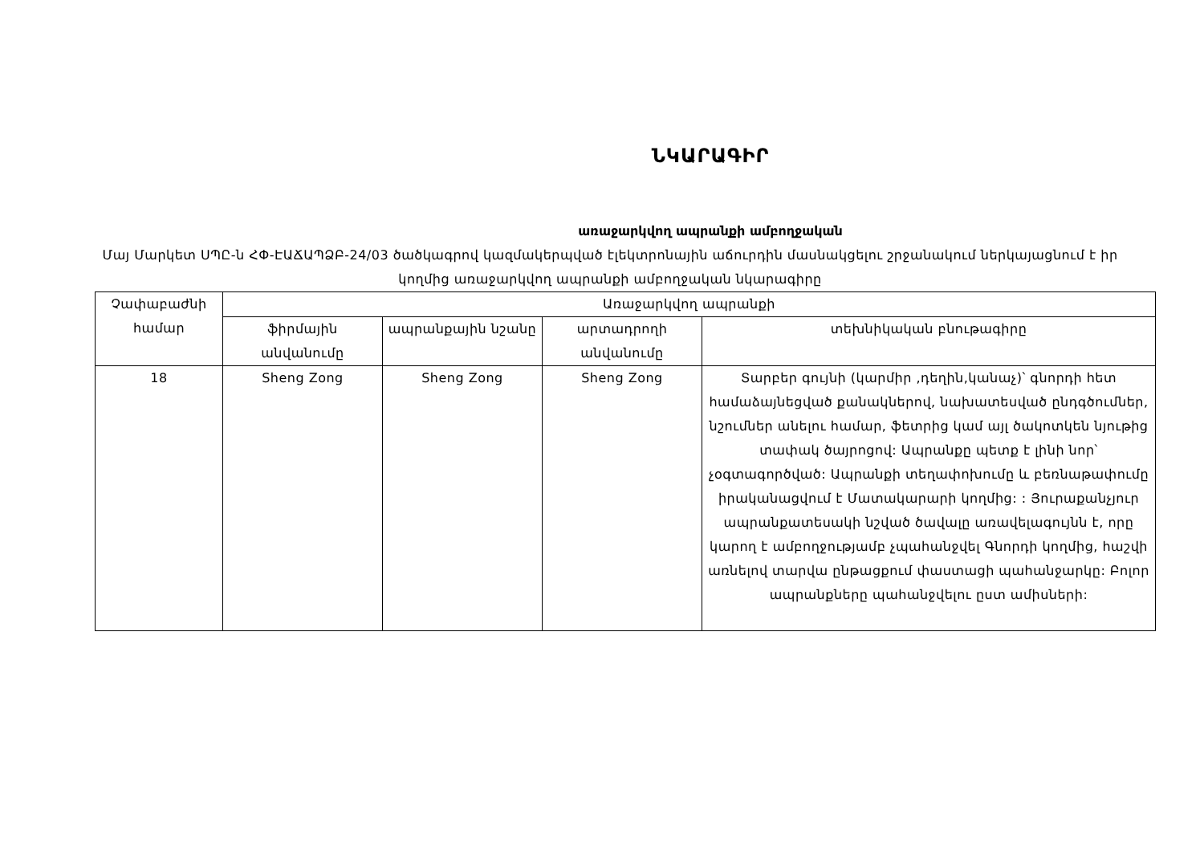ՆԿԱՐԱԳԻՐ
առաջարկվող ապրանքի ամբողջական
Մայ Մարկետ ՍՊԸ-ն ՀՓ-ԷԱՃԱՊՁԲ-24/03 ծածկագրով կազմակերպված էլեկտրոնային աճուրդին մասնակցելու շրջանակում ներկայացնում է իր կողմից առաջարկվող ապրանքի ամբողջական նկարագիրը
| Չափաբաժնի համար | Առաջարկվող ապրանքի | | | |
| --- | --- | --- | --- | --- |
| | ֆիրմային անվանումը | ապրանքային նշանը | արտադրողի անվանումը | տեխնիկական բնութագիրը |
| 18 | Sheng Zong | Sheng Zong | Sheng Zong | Տարբեր գույնի (կարմիր ,դեղին,կանաչ)՝ գնորդի հետ համաձայնեցված քանակներով, նախատեսված ընդգծումներ, նշումներ անելու համար, ֆետրից կամ այլ ծակոտկեն նյութից տափակ ծայրոցով: Ապրանքը պետք է լինի նոր՝ չօգտագործված: Ապրանքի տեղափոխումը և բեռնաթափումը իրականացվում է Մատակարարի կողմից: : Յուրաքանչյուր ապրանքատեսակի նշված ծավալը առավելագույնն է, որը կարող է ամբողջությամբ չպահանջվել Գնորդի կողմից, հաշվի առնելով տարվա ընթացքում փաստացի պահանջարկը: Բոլոր ապրանքները պահանջվելու ըստ ամիսների: |